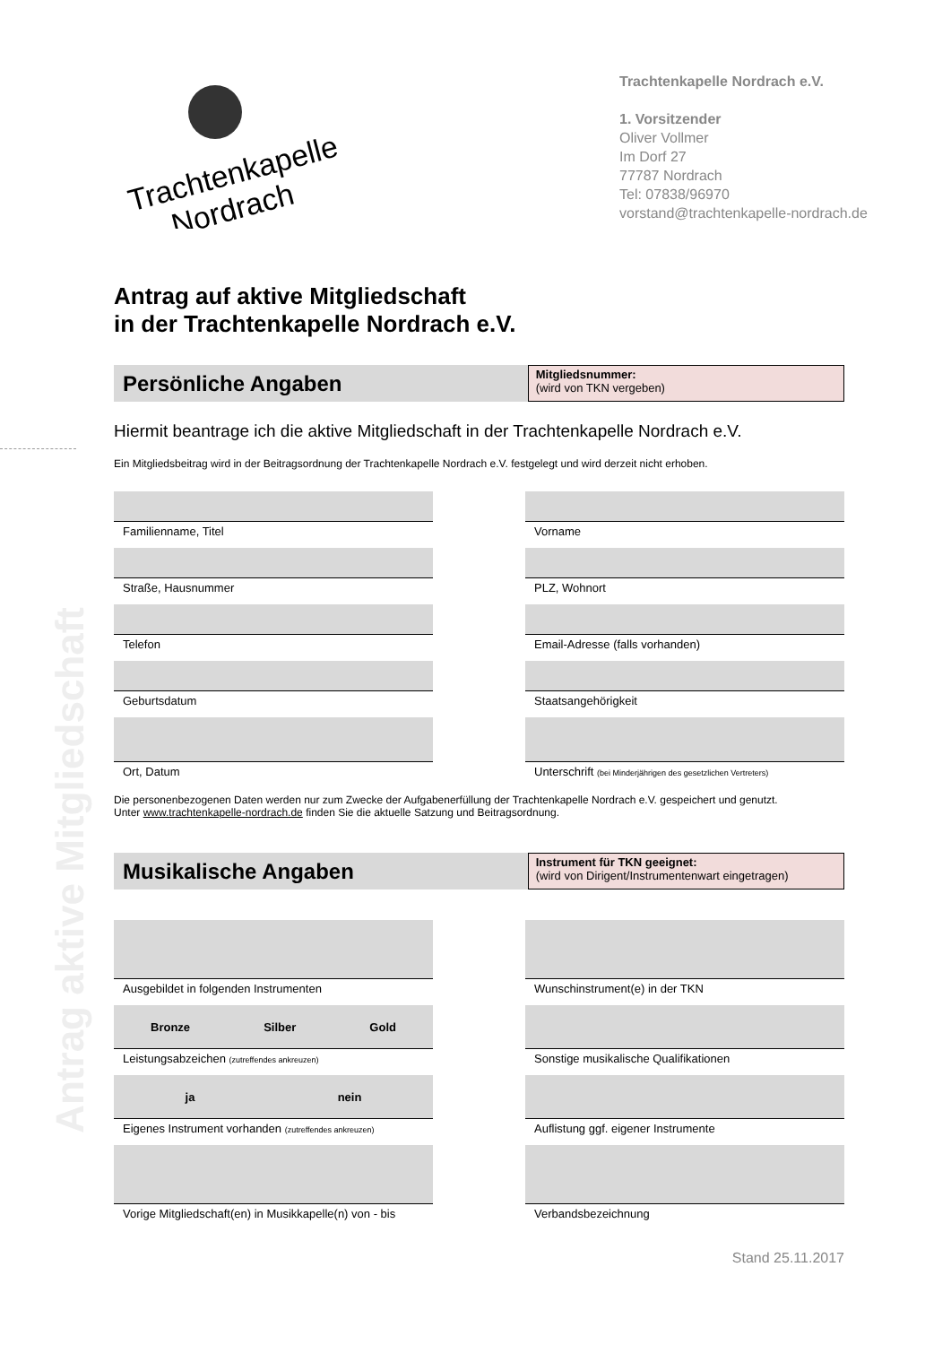Antrag aktive Mitgliedschaft
Trachtenkapelle
Nordrach
Trachtenkapelle Nordrach e.V.
1. Vorsitzender
Oliver Vollmer
Im Dorf 27
77787 Nordrach
Tel: 07838/96970
vorstand@trachtenkapelle-nordrach.de
Antrag auf aktive Mitgliedschaft
in der Trachtenkapelle Nordrach e.V.
Persönliche Angaben
Mitgliedsnummer:
(wird von TKN vergeben)
Hiermit beantrage ich die aktive Mitgliedschaft in der Trachtenkapelle Nordrach e.V.
Ein Mitgliedsbeitrag wird in der Beitragsordnung der Trachtenkapelle Nordrach e.V. festgelegt und wird derzeit nicht erhoben.
Familienname, Titel Vorname
Straße, Hausnummer PLZ, Wohnort
Telefon Email-Adresse (falls vorhanden)
Geburtsdatum Staatsangehörigkeit
Ort, Datum Unterschrift (bei Minderjährigen des gesetzlichen Vertreters)
Die personenbezogenen Daten werden nur zum Zwecke der Aufgabenerfüllung der Trachtenkapelle Nordrach e.V. gespeichert und genutzt.
Unter www.trachtenkapelle-nordrach.de finden Sie die aktuelle Satzung und Beitragsordnung.
Musikalische Angaben
Instrument für TKN geeignet:
(wird von Dirigent/Instrumentenwart eingetragen)
Ausgebildet in folgenden Instrumenten Wunschinstrument(e) in der TKN
Bronze Silber Gold
Leistungsabzeichen (zutreffendes ankreuzen)
Sonstige musikalische Qualifikationen
ja nein
Eigenes Instrument vorhanden (zutreffendes ankreuzen)
Auflistung ggf. eigener Instrumente
Vorige Mitgliedschaft(en) in Musikkapelle(n) von - bis
Verbandsbezeichnung
Stand 25.11.2017